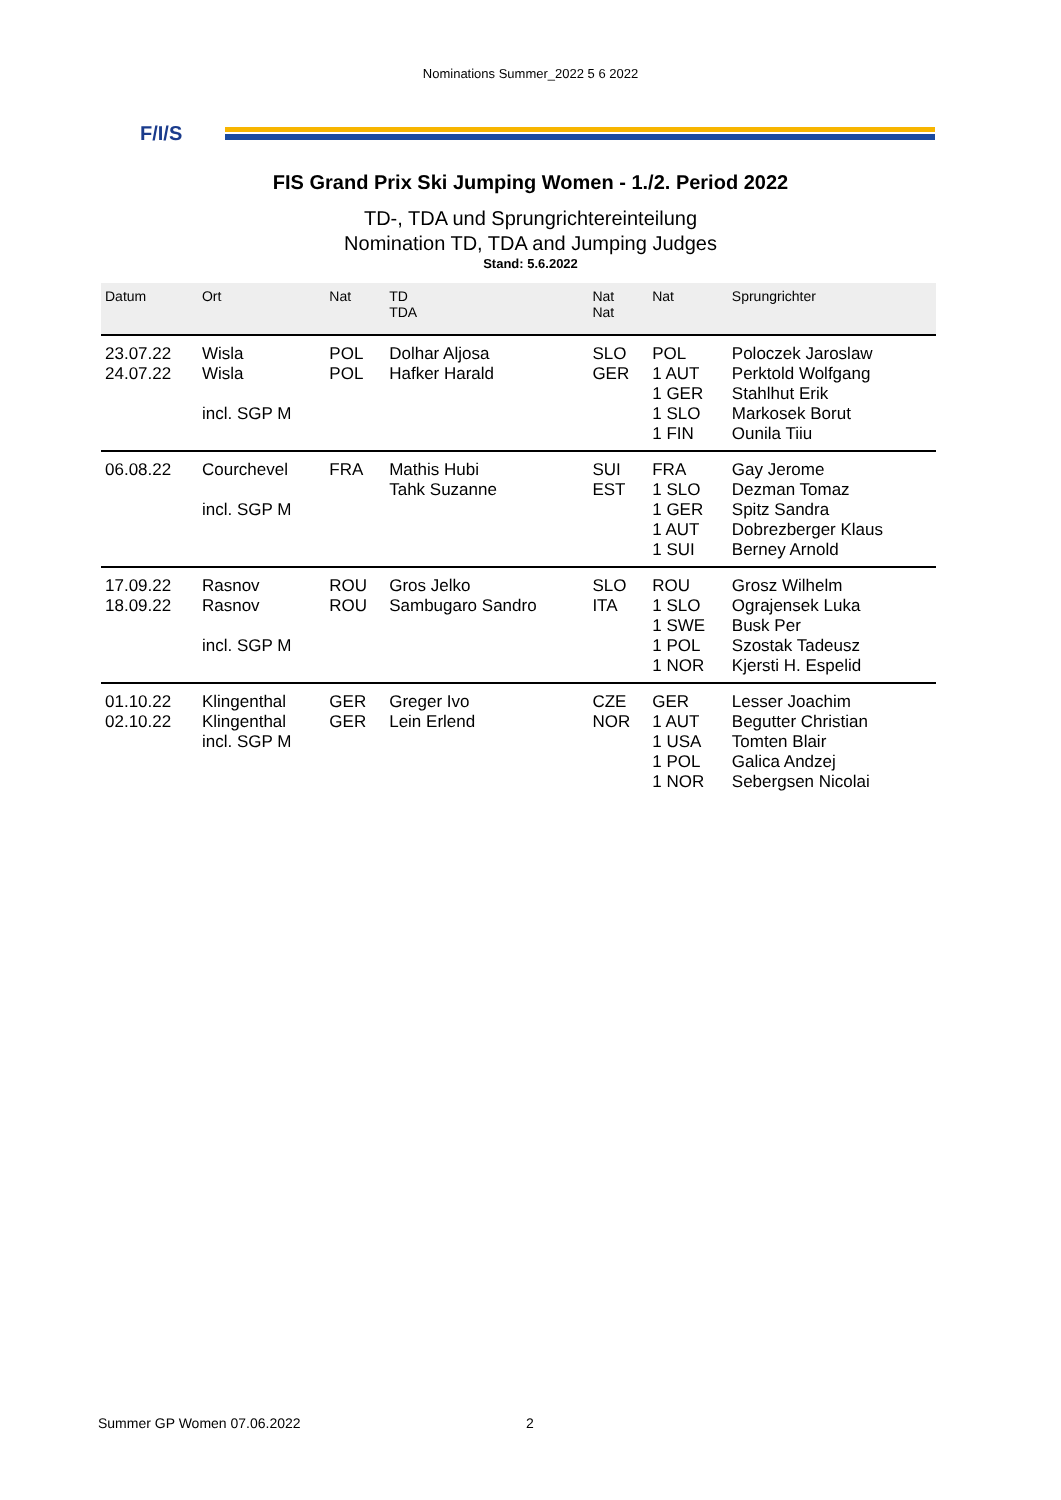Nominations Summer_2022 5 6 2022
F/I/S
FIS Grand Prix Ski Jumping Women - 1./2. Period 2022
TD-, TDA und Sprungrichtereinteilung
Nomination TD, TDA and Jumping Judges
Stand: 5.6.2022
| Datum | Ort | Nat | TD TDA | Nat Nat | Nat | Sprungrichter |
| --- | --- | --- | --- | --- | --- | --- |
| 23.07.22 24.07.22 | Wisla Wisla incl. SGP M | POL POL | Dolhar Aljosa Hafker Harald | SLO GER | POL 1 AUT 1 GER 1 SLO 1 FIN | Poloczek Jaroslaw Perktold Wolfgang Stahlhut Erik Markosek Borut Ounila Tiiu |
| 06.08.22 | Courchevel incl. SGP M | FRA | Mathis Hubi Tahk Suzanne | SUI EST | FRA 1 SLO 1 GER 1 AUT 1 SUI | Gay Jerome Dezman Tomaz Spitz Sandra Dobrezberger Klaus Berney Arnold |
| 17.09.22 18.09.22 | Rasnov Rasnov incl. SGP M | ROU ROU | Gros Jelko Sambugaro Sandro | SLO ITA | ROU 1 SLO 1 SWE 1 POL 1 NOR | Grosz Wilhelm Ograjensek Luka Busk Per Szostak Tadeusz Kjersti H. Espelid |
| 01.10.22 02.10.22 | Klingenthal Klingenthal incl. SGP M | GER GER | Greger Ivo Lein Erlend | CZE NOR | GER 1 AUT 1 USA 1 POL 1 NOR | Lesser Joachim Begutter Christian Tomten Blair Galica Andzej Sebergsen Nicolai |
Summer GP Women 07.06.2022 2